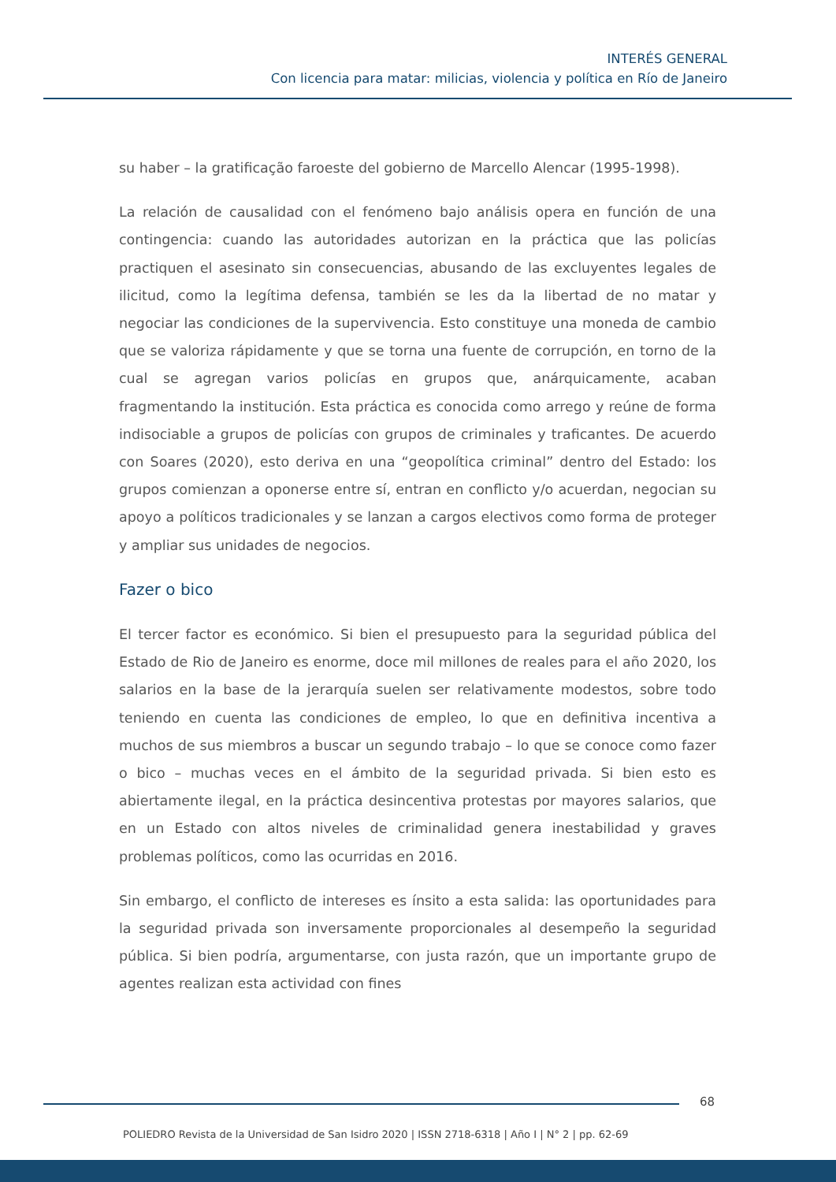INTERÉS GENERAL
Con licencia para matar: milicias, violencia y política en Río de Janeiro
su haber – la gratificação faroeste del gobierno de Marcello Alencar (1995-1998).
La relación de causalidad con el fenómeno bajo análisis opera en función de una contingencia: cuando las autoridades autorizan en la práctica que las policías practiquen el asesinato sin consecuencias, abusando de las excluyentes legales de ilicitud, como la legítima defensa, también se les da la libertad de no matar y negociar las condiciones de la supervivencia. Esto constituye una moneda de cambio que se valoriza rápidamente y que se torna una fuente de corrupción, en torno de la cual se agregan varios policías en grupos que, anárquicamente, acaban fragmentando la institución. Esta práctica es conocida como arrego y reúne de forma indisociable a grupos de policías con grupos de criminales y traficantes. De acuerdo con Soares (2020), esto deriva en una “geopolítica criminal” dentro del Estado: los grupos comienzan a oponerse entre sí, entran en conflicto y/o acuerdan, negocian su apoyo a políticos tradicionales y se lanzan a cargos electivos como forma de proteger y ampliar sus unidades de negocios.
Fazer o bico
El tercer factor es económico. Si bien el presupuesto para la seguridad pública del Estado de Rio de Janeiro es enorme, doce mil millones de reales para el año 2020, los salarios en la base de la jerarquía suelen ser relativamente modestos, sobre todo teniendo en cuenta las condiciones de empleo, lo que en definitiva incentiva a muchos de sus miembros a buscar un segundo trabajo – lo que se conoce como fazer o bico – muchas veces en el ámbito de la seguridad privada. Si bien esto es abiertamente ilegal, en la práctica desincentiva protestas por mayores salarios, que en un Estado con altos niveles de criminalidad genera inestabilidad y graves problemas políticos, como las ocurridas en 2016.
Sin embargo, el conflicto de intereses es ínsito a esta salida: las oportunidades para la seguridad privada son inversamente proporcionales al desempeño la seguridad pública. Si bien podría, argumentarse, con justa razón, que un importante grupo de agentes realizan esta actividad con fines
68
POLIEDRO Revista de la Universidad de San Isidro 2020 | ISSN 2718-6318 | Año I | N° 2 | pp. 62-69